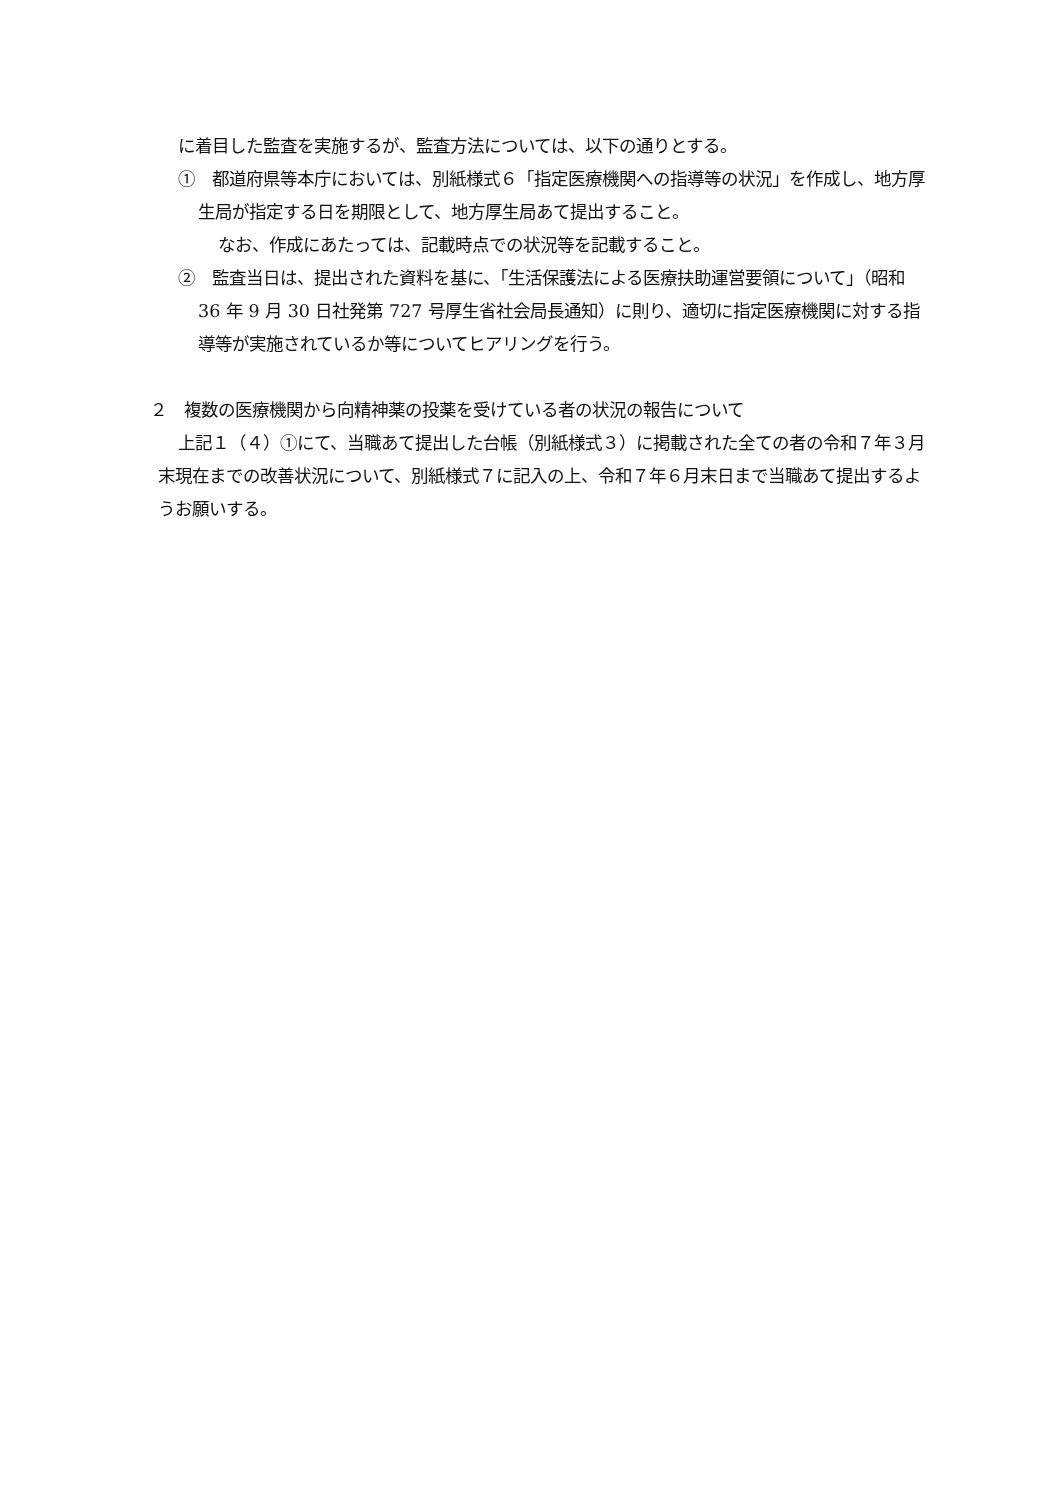に着目した監査を実施するが、監査方法については、以下の通りとする。
①　都道府県等本庁においては、別紙様式６「指定医療機関への指導等の状況」を作成し、地方厚生局が指定する日を期限として、地方厚生局あて提出すること。
なお、作成にあたっては、記載時点での状況等を記載すること。
②　監査当日は、提出された資料を基に、「生活保護法による医療扶助運営要領について」（昭和 36 年 9 月 30 日社発第 727 号厚生省社会局長通知）に則り、適切に指定医療機関に対する指導等が実施されているか等についてヒアリングを行う。
２　複数の医療機関から向精神薬の投薬を受けている者の状況の報告について
上記１（４）①にて、当職あて提出した台帳（別紙様式３）に掲載された全ての者の令和７年３月末現在までの改善状況について、別紙様式７に記入の上、令和７年６月末日まで当職あて提出するようお願いする。